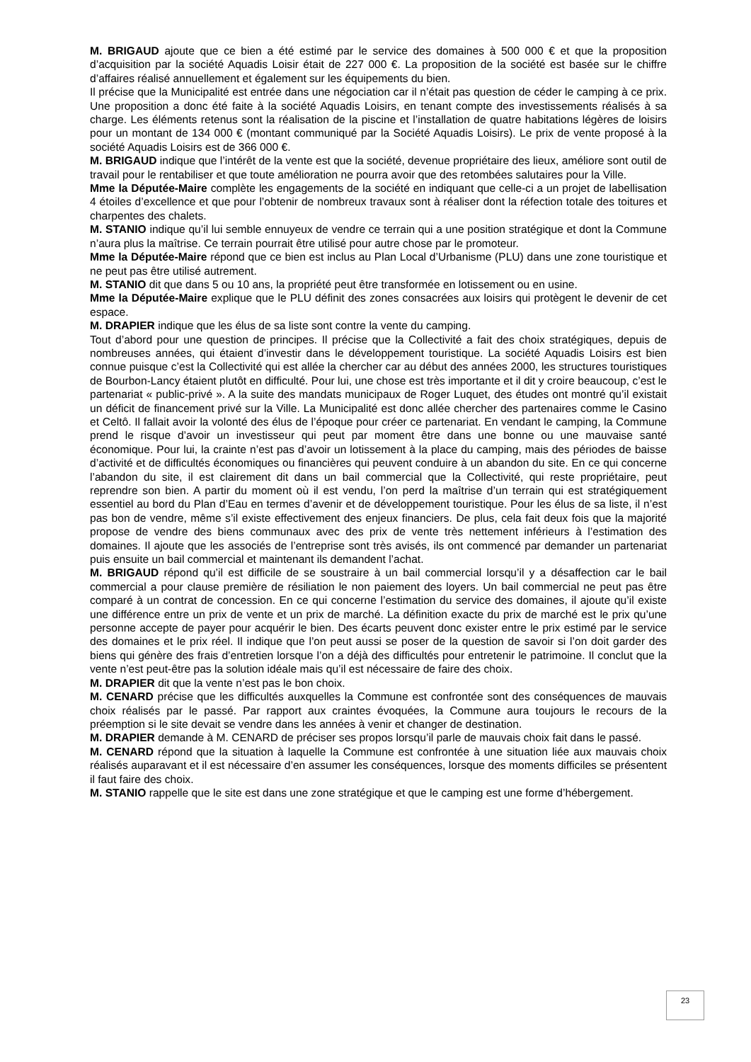M. BRIGAUD ajoute que ce bien a été estimé par le service des domaines à 500 000 € et que la proposition d’acquisition par la société Aquadis Loisir était de 227 000 €. La proposition de la société est basée sur le chiffre d’affaires réalisé annuellement et également sur les équipements du bien.
Il précise que la Municipalité est entrée dans une négociation car il n’était pas question de céder le camping à ce prix. Une proposition a donc été faite à la société Aquadis Loisirs, en tenant compte des investissements réalisés à sa charge. Les éléments retenus sont la réalisation de la piscine et l’installation de quatre habitations légères de loisirs pour un montant de 134 000 € (montant communiqué par la Société Aquadis Loisirs). Le prix de vente proposé à la société Aquadis Loisirs est de 366 000 €.
M. BRIGAUD indique que l’intérêt de la vente est que la société, devenue propriétaire des lieux, améliore sont outil de travail pour le rentabiliser et que toute amélioration ne pourra avoir que des retombées salutaires pour la Ville.
Mme la Députée-Maire complète les engagements de la société en indiquant que celle-ci a un projet de labellisation 4 étoiles d’excellence et que pour l’obtenir de nombreux travaux sont à réaliser dont la réfection totale des toitures et charpentes des chalets.
M. STANIO indique qu’il lui semble ennuyeux de vendre ce terrain qui a une position stratégique et dont la Commune n’aura plus la maîtrise. Ce terrain pourrait être utilisé pour autre chose par le promoteur.
Mme la Députée-Maire répond que ce bien est inclus au Plan Local d’Urbanisme (PLU) dans une zone touristique et ne peut pas être utilisé autrement.
M. STANIO dit que dans 5 ou 10 ans, la propriété peut être transformée en lotissement ou en usine.
Mme la Députée-Maire explique que le PLU définit des zones consacrées aux loisirs qui protègent le devenir de cet espace.
M. DRAPIER indique que les élus de sa liste sont contre la vente du camping.
Tout d’abord pour une question de principes. Il précise que la Collectivité a fait des choix stratégiques, depuis de nombreuses années, qui étaient d’investir dans le développement touristique. La société Aquadis Loisirs est bien connue puisque c’est la Collectivité qui est allée la chercher car au début des années 2000, les structures touristiques de Bourbon-Lancy étaient plutôt en difficulté. Pour lui, une chose est très importante et il dit y croire beaucoup, c’est le partenariat « public-privé ». A la suite des mandats municipaux de Roger Luquet, des études ont montré qu’il existait un déficit de financement privé sur la Ville. La Municipalité est donc allée chercher des partenaires comme le Casino et Celtô. Il fallait avoir la volonté des élus de l’époque pour créer ce partenariat. En vendant le camping, la Commune prend le risque d’avoir un investisseur qui peut par moment être dans une bonne ou une mauvaise santé économique. Pour lui, la crainte n’est pas d’avoir un lotissement à la place du camping, mais des périodes de baisse d’activité et de difficultés économiques ou financières qui peuvent conduire à un abandon du site. En ce qui concerne l’abandon du site, il est clairement dit dans un bail commercial que la Collectivité, qui reste propriétaire, peut reprendre son bien. A partir du moment où il est vendu, l’on perd la maîtrise d’un terrain qui est stratégiquement essentiel au bord du Plan d’Eau en termes d’avenir et de développement touristique. Pour les élus de sa liste, il n’est pas bon de vendre, même s’il existe effectivement des enjeux financiers. De plus, cela fait deux fois que la majorité propose de vendre des biens communaux avec des prix de vente très nettement inférieurs à l’estimation des domaines. Il ajoute que les associés de l’entreprise sont très avisés, ils ont commencé par demander un partenariat puis ensuite un bail commercial et maintenant ils demandent l’achat.
M. BRIGAUD répond qu’il est difficile de se soustraire à un bail commercial lorsqu’il y a désaffection car le bail commercial a pour clause première de résiliation le non paiement des loyers. Un bail commercial ne peut pas être comparé à un contrat de concession. En ce qui concerne l’estimation du service des domaines, il ajoute qu’il existe une différence entre un prix de vente et un prix de marché. La définition exacte du prix de marché est le prix qu’une personne accepte de payer pour acquérir le bien. Des écarts peuvent donc exister entre le prix estimé par le service des domaines et le prix réel. Il indique que l’on peut aussi se poser de la question de savoir si l’on doit garder des biens qui génère des frais d’entretien lorsque l’on a déjà des difficultés pour entretenir le patrimoine. Il conclut que la vente n’est peut-être pas la solution idéale mais qu’il est nécessaire de faire des choix.
M. DRAPIER dit que la vente n’est pas le bon choix.
M. CENARD précise que les difficultés auxquelles la Commune est confrontée sont des conséquences de mauvais choix réalisés par le passé. Par rapport aux craintes évoquées, la Commune aura toujours le recours de la préemption si le site devait se vendre dans les années à venir et changer de destination.
M. DRAPIER demande à M. CENARD de préciser ses propos lorsqu’il parle de mauvais choix fait dans le passé.
M. CENARD répond que la situation à laquelle la Commune est confrontée à une situation liée aux mauvais choix réalisés auparavant et il est nécessaire d’en assumer les conséquences, lorsque des moments difficiles se présentent il faut faire des choix.
M. STANIO rappelle que le site est dans une zone stratégique et que le camping est une forme d’hébergement.
23